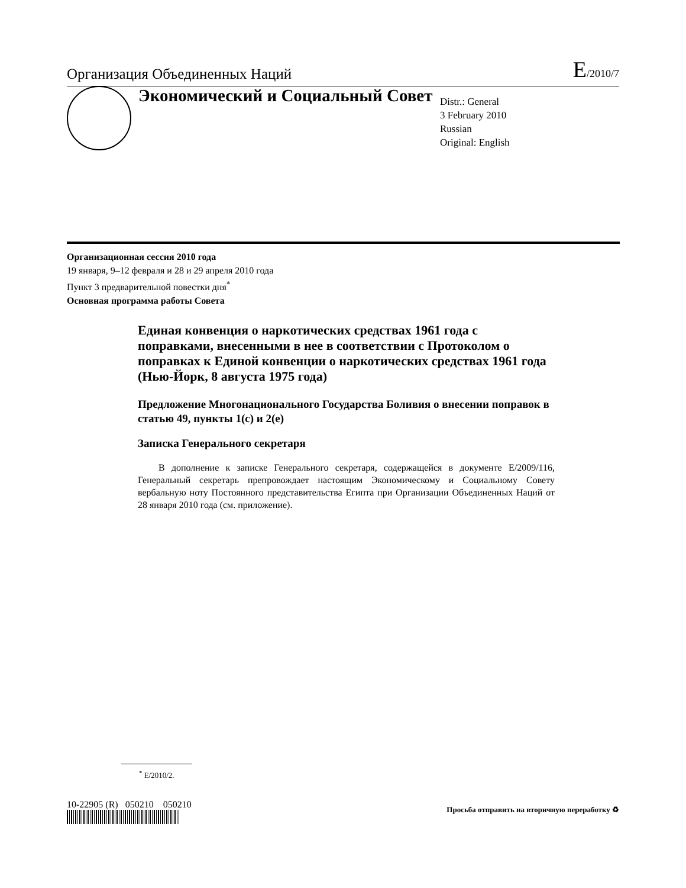Организация Объединенных Наций E/2010/7
Экономический и Социальный Совет
Distr.: General
3 February 2010
Russian
Original: English
Организационная сессия 2010 года
19 января, 9–12 февраля и 28 и 29 апреля 2010 года
Пункт 3 предварительной повестки дня<sup>*</sup>
Основная программа работы Совета
Единая конвенция о наркотических средствах 1961 года с поправками, внесенными в нее в соответствии с Протоколом о поправках к Единой конвенции о наркотических средствах 1961 года (Нью-Йорк, 8 августа 1975 года)
Предложение Многонационального Государства Боливия о внесении поправок в статью 49, пункты 1(c) и 2(e)
Записка Генерального секретаря
В дополнение к записке Генерального секретаря, содержащейся в документе E/2009/116, Генеральный секретарь препровождает настоящим Экономическому и Социальному Совету вербальную ноту Постоянного представительства Египта при Организации Объединенных Наций от 28 января 2010 года (см. приложение).
<sup>*</sup> E/2010/2.
10-22905 (R) 050210 050210
Просьба отправить на вторичную переработку ♻